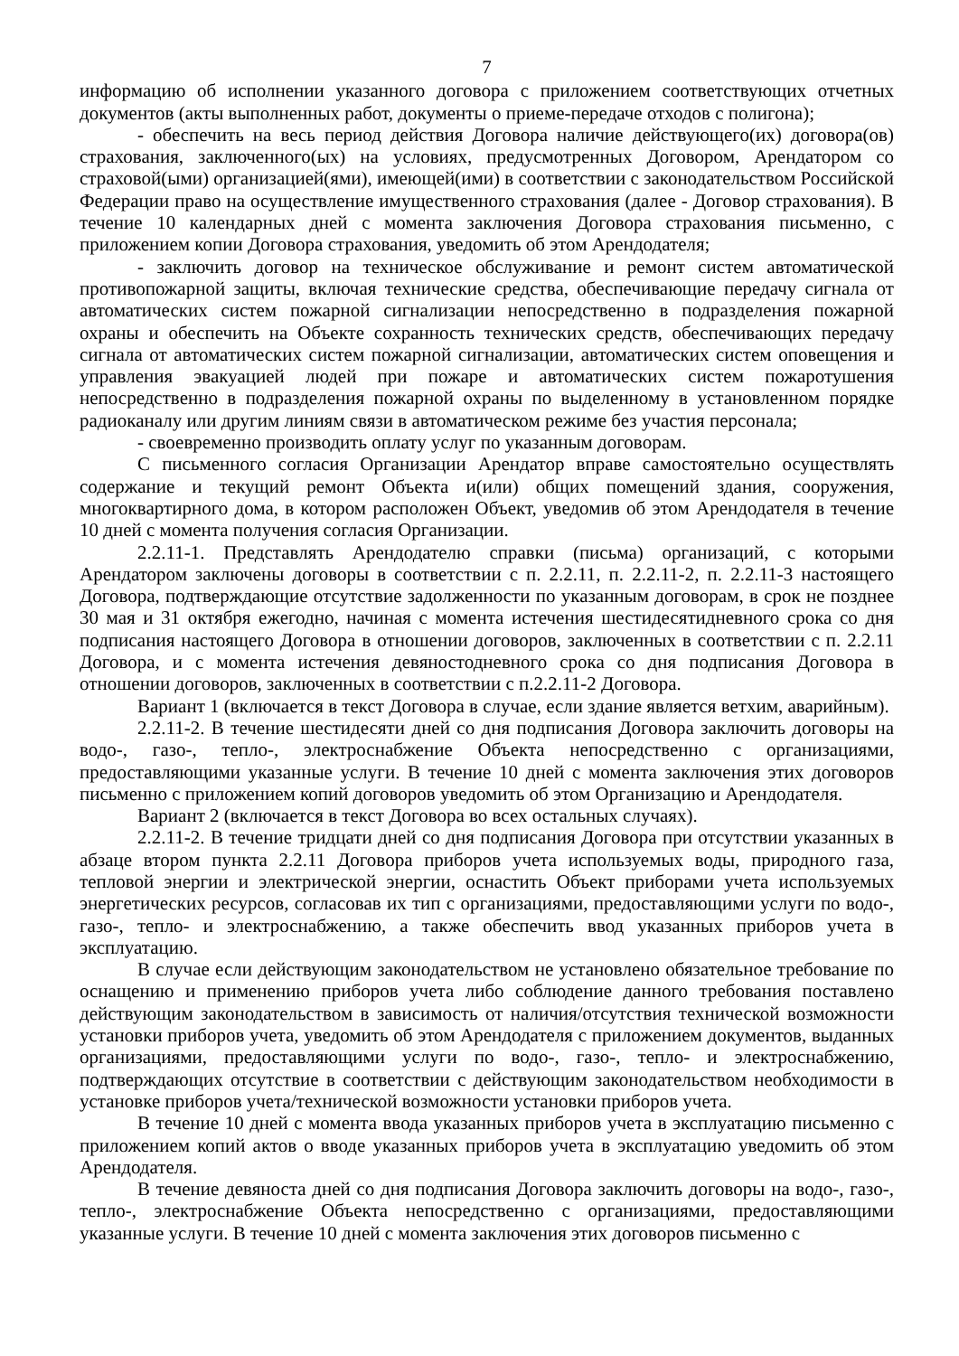7
информацию об исполнении указанного договора с приложением соответствующих отчетных документов (акты выполненных работ, документы о приеме-передаче отходов с полигона);
- обеспечить на весь период действия Договора наличие действующего(их) договора(ов) страхования, заключенного(ых) на условиях, предусмотренных Договором, Арендатором со страховой(ыми) организацией(ями), имеющей(ими) в соответствии с законодательством Российской Федерации право на осуществление имущественного страхования (далее - Договор страхования). В течение 10 календарных дней с момента заключения Договора страхования письменно, с приложением копии Договора страхования, уведомить об этом Арендодателя;
- заключить договор на техническое обслуживание и ремонт систем автоматической противопожарной защиты, включая технические средства, обеспечивающие передачу сигнала от автоматических систем пожарной сигнализации непосредственно в подразделения пожарной охраны и обеспечить на Объекте сохранность технических средств, обеспечивающих передачу сигнала от автоматических систем пожарной сигнализации, автоматических систем оповещения и управления эвакуацией людей при пожаре и автоматических систем пожаротушения непосредственно в подразделения пожарной охраны по выделенному в установленном порядке радиоканалу или другим линиям связи в автоматическом режиме без участия персонала;
- своевременно производить оплату услуг по указанным договорам.
С письменного согласия Организации Арендатор вправе самостоятельно осуществлять содержание и текущий ремонт Объекта и(или) общих помещений здания, сооружения, многоквартирного дома, в котором расположен Объект, уведомив об этом Арендодателя в течение 10 дней с момента получения согласия Организации.
2.2.11-1. Представлять Арендодателю справки (письма) организаций, с которыми Арендатором заключены договоры в соответствии с п. 2.2.11, п. 2.2.11-2, п. 2.2.11-3 настоящего Договора, подтверждающие отсутствие задолженности по указанным договорам, в срок не позднее 30 мая и 31 октября ежегодно, начиная с момента истечения шестидесятидневного срока со дня подписания настоящего Договора в отношении договоров, заключенных в соответствии с п. 2.2.11 Договора, и с момента истечения девяностодневного срока со дня подписания Договора в отношении договоров, заключенных в соответствии с п.2.2.11-2 Договора.
Вариант 1 (включается в текст Договора в случае, если здание является ветхим, аварийным).
2.2.11-2. В течение шестидесяти дней со дня подписания Договора заключить договоры на водо-, газо-, тепло-, электроснабжение Объекта непосредственно с организациями, предоставляющими указанные услуги. В течение 10 дней с момента заключения этих договоров письменно с приложением копий договоров уведомить об этом Организацию и Арендодателя.
Вариант 2 (включается в текст Договора во всех остальных случаях).
2.2.11-2. В течение тридцати дней со дня подписания Договора при отсутствии указанных в абзаце втором пункта 2.2.11 Договора приборов учета используемых воды, природного газа, тепловой энергии и электрической энергии, оснастить Объект приборами учета используемых энергетических ресурсов, согласовав их тип с организациями, предоставляющими услуги по водо-, газо-, тепло- и электроснабжению, а также обеспечить ввод указанных приборов учета в эксплуатацию.
В случае если действующим законодательством не установлено обязательное требование по оснащению и применению приборов учета либо соблюдение данного требования поставлено действующим законодательством в зависимость от наличия/отсутствия технической возможности установки приборов учета, уведомить об этом Арендодателя с приложением документов, выданных организациями, предоставляющими услуги по водо-, газо-, тепло- и электроснабжению, подтверждающих отсутствие в соответствии с действующим законодательством необходимости в установке приборов учета/технической возможности установки приборов учета.
В течение 10 дней с момента ввода указанных приборов учета в эксплуатацию письменно с приложением копий актов о вводе указанных приборов учета в эксплуатацию уведомить об этом Арендодателя.
В течение девяноста дней со дня подписания Договора заключить договоры на водо-, газо-, тепло-, электроснабжение Объекта непосредственно с организациями, предоставляющими указанные услуги. В течение 10 дней с момента заключения этих договоров письменно с